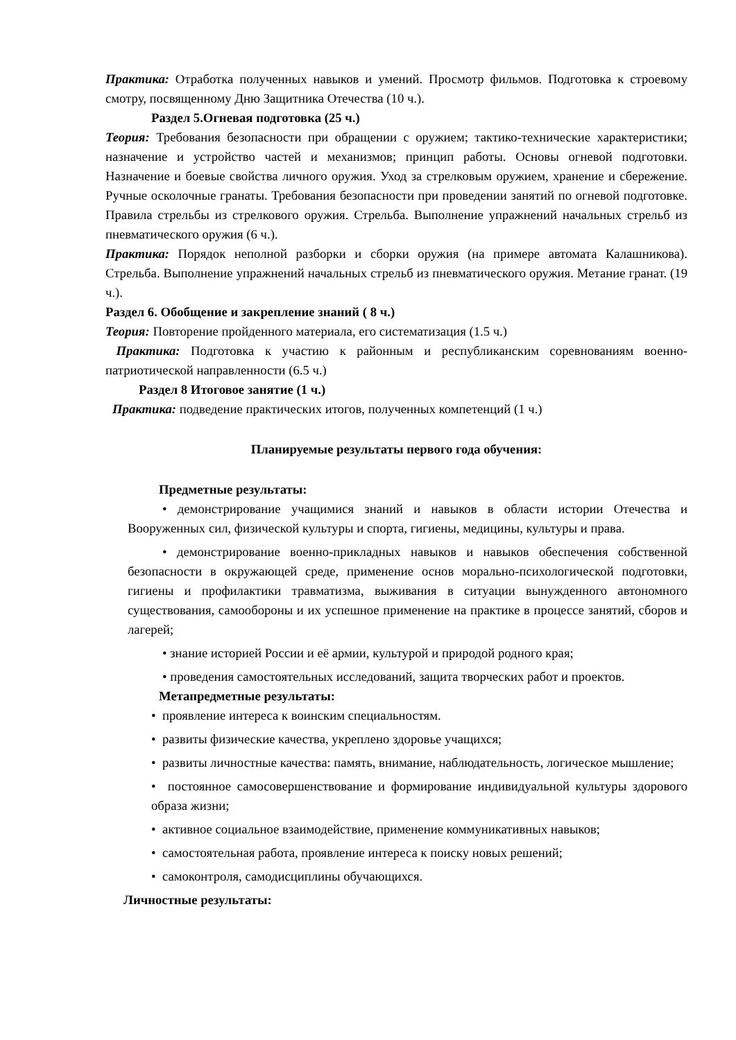Практика: Отработка полученных навыков и умений. Просмотр фильмов. Подготовка к строевому смотру, посвященному Дню Защитника Отечества (10 ч.).
Раздел 5.Огневая подготовка (25 ч.)
Теория: Требования безопасности при обращении с оружием; тактико-технические характеристики; назначение и устройство частей и механизмов; принцип работы. Основы огневой подготовки. Назначение и боевые свойства личного оружия. Уход за стрелковым оружием, хранение и сбережение. Ручные осколочные гранаты. Требования безопасности при проведении занятий по огневой подготовке. Правила стрельбы из стрелкового оружия. Стрельба. Выполнение упражнений начальных стрельб из пневматического оружия (6 ч.).
Практика: Порядок неполной разборки и сборки оружия (на примере автомата Калашникова). Стрельба. Выполнение упражнений начальных стрельб из пневматического оружия. Метание гранат. (19 ч.).
Раздел 6. Обобщение и закрепление знаний ( 8 ч.)
Теория: Повторение пройденного материала, его систематизация (1.5 ч.)
Практика: Подготовка к участию к районным и республиканским соревнованиям военно-патриотической направленности (6.5 ч.)
Раздел 8 Итоговое занятие (1 ч.)
Практика: подведение практических итогов, полученных компетенций (1 ч.)
Планируемые результаты первого года обучения:
Предметные результаты:
• демонстрирование учащимися знаний и навыков в области истории Отечества и Вооруженных сил, физической культуры и спорта, гигиены, медицины, культуры и права.
• демонстрирование военно-прикладных навыков и навыков обеспечения собственной безопасности в окружающей среде, применение основ морально-психологической подготовки, гигиены и профилактики травматизма, выживания в ситуации вынужденного автономного существования, самообороны и их успешное применение на практике в процессе занятий, сборов и лагерей;
• знание историей России и её армии, культурой и природой родного края;
• проведения самостоятельных исследований, защита творческих работ и проектов.
Метапредметные результаты:
• проявление интереса к воинским специальностям.
• развиты физические качества, укреплено здоровье учащихся;
• развиты личностные качества: память, внимание, наблюдательность, логическое мышление;
• постоянное самосовершенствование и формирование индивидуальной культуры здорового образа жизни;
• активное социальное взаимодействие, применение коммуникативных навыков;
• самостоятельная работа, проявление интереса к поиску новых решений;
• самоконтроля, самодисциплины обучающихся.
Личностные результаты: